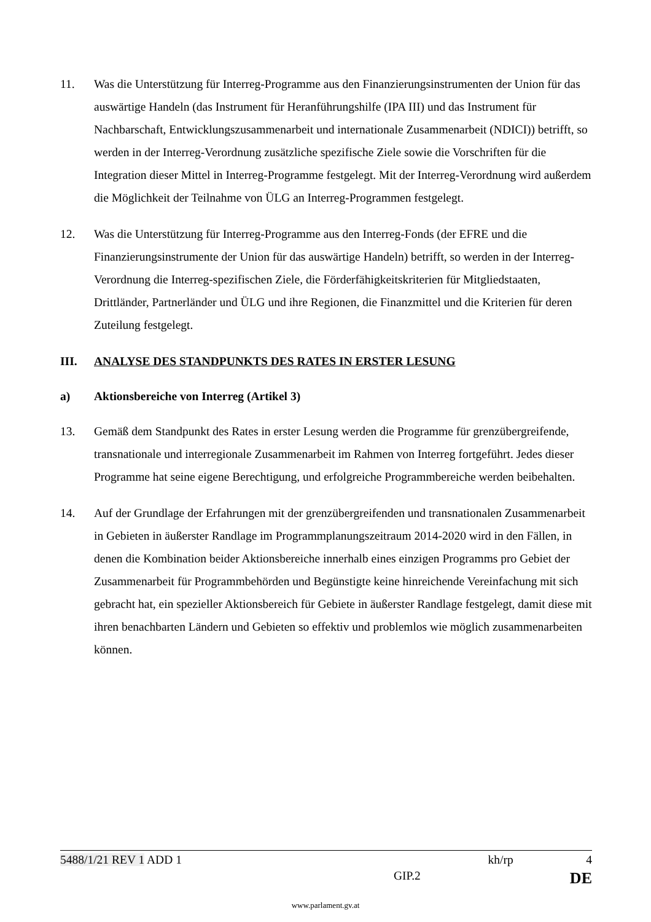11. Was die Unterstützung für Interreg-Programme aus den Finanzierungsinstrumenten der Union für das auswärtige Handeln (das Instrument für Heranführungshilfe (IPA III) und das Instrument für Nachbarschaft, Entwicklungszusammenarbeit und internationale Zusammenarbeit (NDICI)) betrifft, so werden in der Interreg-Verordnung zusätzliche spezifische Ziele sowie die Vorschriften für die Integration dieser Mittel in Interreg-Programme festgelegt. Mit der Interreg-Verordnung wird außerdem die Möglichkeit der Teilnahme von ÜLG an Interreg-Programmen festgelegt.
12. Was die Unterstützung für Interreg-Programme aus den Interreg-Fonds (der EFRE und die Finanzierungsinstrumente der Union für das auswärtige Handeln) betrifft, so werden in der Interreg-Verordnung die Interreg-spezifischen Ziele, die Förderfähigkeitskriterien für Mitgliedstaaten, Drittländer, Partnerländer und ÜLG und ihre Regionen, die Finanzmittel und die Kriterien für deren Zuteilung festgelegt.
III. ANALYSE DES STANDPUNKTS DES RATES IN ERSTER LESUNG
a) Aktionsbereiche von Interreg (Artikel 3)
13. Gemäß dem Standpunkt des Rates in erster Lesung werden die Programme für grenzübergreifende, transnationale und interregionale Zusammenarbeit im Rahmen von Interreg fortgeführt. Jedes dieser Programme hat seine eigene Berechtigung, und erfolgreiche Programmbereiche werden beibehalten.
14. Auf der Grundlage der Erfahrungen mit der grenzübergreifenden und transnationalen Zusammenarbeit in Gebieten in äußerster Randlage im Programmplanungszeitraum 2014-2020 wird in den Fällen, in denen die Kombination beider Aktionsbereiche innerhalb eines einzigen Programms pro Gebiet der Zusammenarbeit für Programmbehörden und Begünstigte keine hinreichende Vereinfachung mit sich gebracht hat, ein spezieller Aktionsbereich für Gebiete in äußerster Randlage festgelegt, damit diese mit ihren benachbarten Ländern und Gebieten so effektiv und problemlos wie möglich zusammenarbeiten können.
5488/1/21 REV 1 ADD 1 kh/rp 4
GIP.2 DE
www.parlament.gv.at